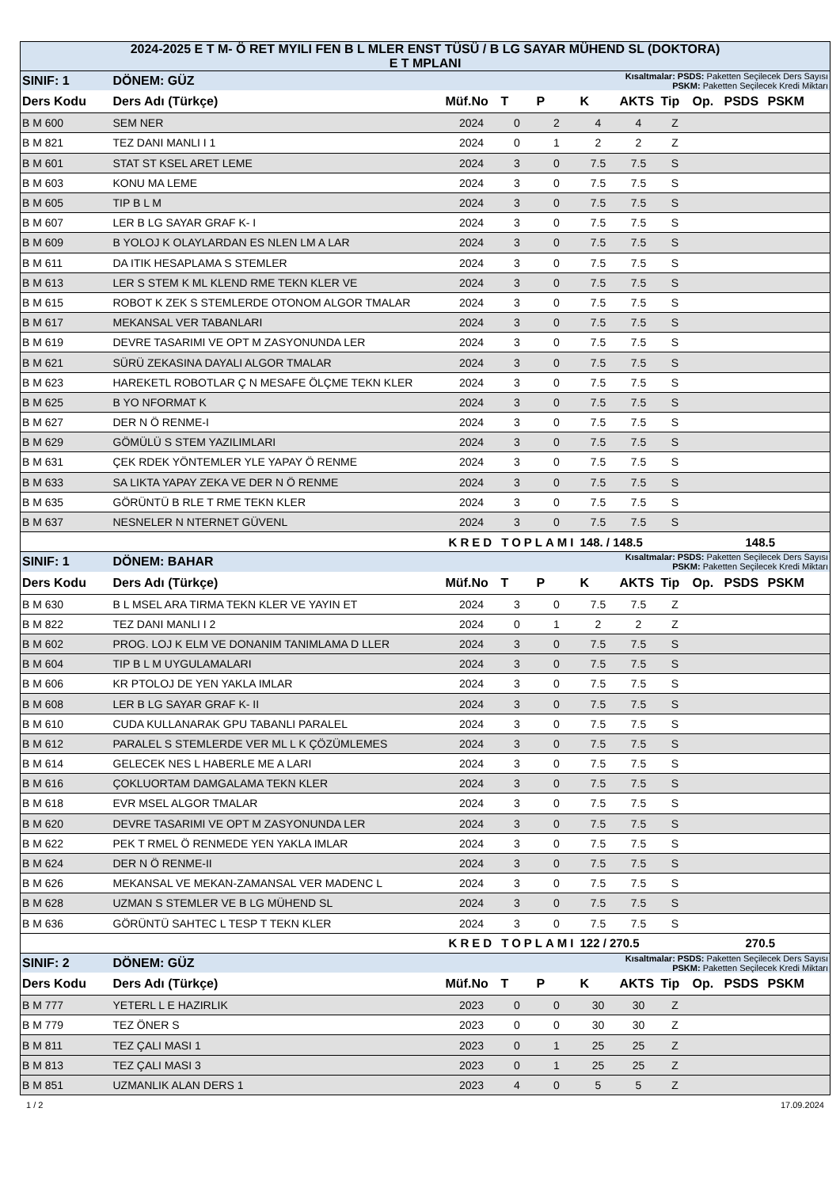2024-2025 E T M- Ö RET MYILI FEN B L MLER ENST TÜSÜ / B LG SAYAR MÜHEND SL (DOKTORA)
E T MPLANI
| SINIF: 1 | DÖNEM: GÜZ | Kısaltmalar: PSDS: Paketten Seçilecek Ders Sayısı PSKM: Paketten Seçilecek Kredi Miktarı | | | | | | | | |
| Ders Kodu | Ders Adı (Türkçe) | Müf.No | T | P | K | AKTS | Tip | Op. | PSDS | PSKM |
| B M 600 | SEM NER | 2024 | 0 | 2 | 4 | 4 | Z | | | |
| B M 821 | TEZ DANI MANLI I 1 | 2024 | 0 | 1 | 2 | 2 | Z | | | |
| B M 601 | STAT ST KSEL ARET LEME | 2024 | 3 | 0 | 7.5 | 7.5 | S | | | |
| B M 603 | KONU MA LEME | 2024 | 3 | 0 | 7.5 | 7.5 | S | | | |
| B M 605 | TIP B L M | 2024 | 3 | 0 | 7.5 | 7.5 | S | | | |
| B M 607 | LER B LG SAYAR GRAF K- I | 2024 | 3 | 0 | 7.5 | 7.5 | S | | | |
| B M 609 | B YOLOJ K OLAYLARDAN ES NLEN LM A LAR | 2024 | 3 | 0 | 7.5 | 7.5 | S | | | |
| B M 611 | DA ITIK HESAPLAMA S STEMLER | 2024 | 3 | 0 | 7.5 | 7.5 | S | | | |
| B M 613 | LER S STEM K ML KLEND RME TEKN KLER VE | 2024 | 3 | 0 | 7.5 | 7.5 | S | | | |
| B M 615 | ROBOT K ZEK S STEMLERDE OTONOM ALGOR TMALAR | 2024 | 3 | 0 | 7.5 | 7.5 | S | | | |
| B M 617 | MEKANSAL VER TABANLARI | 2024 | 3 | 0 | 7.5 | 7.5 | S | | | |
| B M 619 | DEVRE TASARIMI VE OPT M ZASYONUNDA LER | 2024 | 3 | 0 | 7.5 | 7.5 | S | | | |
| B M 621 | SÜRÜ ZEKASINA DAYALI ALGOR TMALAR | 2024 | 3 | 0 | 7.5 | 7.5 | S | | | |
| B M 623 | HAREKETL ROBOTLAR Ç N MESAFE ÖLÇME TEKN KLER | 2024 | 3 | 0 | 7.5 | 7.5 | S | | | |
| B M 625 | B YO NFORMAT K | 2024 | 3 | 0 | 7.5 | 7.5 | S | | | |
| B M 627 | DER N Ö RENME-I | 2024 | 3 | 0 | 7.5 | 7.5 | S | | | |
| B M 629 | GÖMÜLÜ S STEM YAZILIMLARI | 2024 | 3 | 0 | 7.5 | 7.5 | S | | | |
| B M 631 | ÇEK RDEK YÖNTEMLER YLE YAPAY Ö RENME | 2024 | 3 | 0 | 7.5 | 7.5 | S | | | |
| B M 633 | SA LIKTA YAPAY ZEKA VE DER N Ö RENME | 2024 | 3 | 0 | 7.5 | 7.5 | S | | | |
| B M 635 | GÖRÜNTÜ B RLE T RME TEKN KLER | 2024 | 3 | 0 | 7.5 | 7.5 | S | | | |
| B M 637 | NESNELER N NTERNET GÜVENL | 2024 | 3 | 0 | 7.5 | 7.5 | S | | | |
| | KRED TOPLAMI | | | | 148. / 148.5 | | | 148.5 | | |
| SINIF: 1 | DÖNEM: BAHAR | Kısaltmalar: PSDS: Paketten Seçilecek Ders Sayısı PSKM: Paketten Seçilecek Kredi Miktarı | | | | | | | | |
| Ders Kodu | Ders Adı (Türkçe) | Müf.No | T | P | K | AKTS | Tip | Op. | PSDS | PSKM |
| B M 630 | B L MSEL ARA TIRMA TEKN KLER VE YAYIN ET | 2024 | 3 | 0 | 7.5 | 7.5 | Z | | | |
| B M 822 | TEZ DANI MANLI I 2 | 2024 | 0 | 1 | 2 | 2 | Z | | | |
| B M 602 | PROG. LOJ K ELM VE DONANIM TANIMLAMA D LLER | 2024 | 3 | 0 | 7.5 | 7.5 | S | | | |
| B M 604 | TIP B L M UYGULAMALARI | 2024 | 3 | 0 | 7.5 | 7.5 | S | | | |
| B M 606 | KR PTOLOJ DE YEN YAKLA IMLAR | 2024 | 3 | 0 | 7.5 | 7.5 | S | | | |
| B M 608 | LER B LG SAYAR GRAF K- II | 2024 | 3 | 0 | 7.5 | 7.5 | S | | | |
| B M 610 | CUDA KULLANARAK GPU TABANLI PARALEL | 2024 | 3 | 0 | 7.5 | 7.5 | S | | | |
| B M 612 | PARALEL S STEMLERDE VER ML L K ÇÖZÜMLEMES | 2024 | 3 | 0 | 7.5 | 7.5 | S | | | |
| B M 614 | GELECEK NES L HABERLE ME A LARI | 2024 | 3 | 0 | 7.5 | 7.5 | S | | | |
| B M 616 | ÇOKLUORTAM DAMGALAMA TEKN KLER | 2024 | 3 | 0 | 7.5 | 7.5 | S | | | |
| B M 618 | EVR MSEL ALGOR TMALAR | 2024 | 3 | 0 | 7.5 | 7.5 | S | | | |
| B M 620 | DEVRE TASARIMI VE OPT M ZASYONUNDA LER | 2024 | 3 | 0 | 7.5 | 7.5 | S | | | |
| B M 622 | PEK T RMEL Ö RENMEDE YEN YAKLA IMLAR | 2024 | 3 | 0 | 7.5 | 7.5 | S | | | |
| B M 624 | DER N Ö RENME-II | 2024 | 3 | 0 | 7.5 | 7.5 | S | | | |
| B M 626 | MEKANSAL VE MEKAN-ZAMANSAL VER MADENC L | 2024 | 3 | 0 | 7.5 | 7.5 | S | | | |
| B M 628 | UZMAN S STEMLER VE B LG MÜHEND SL | 2024 | 3 | 0 | 7.5 | 7.5 | S | | | |
| B M 636 | GÖRÜNTÜ SAHTEC L TESP T TEKN KLER | 2024 | 3 | 0 | 7.5 | 7.5 | S | | | |
| | KRED TOPLAMI | | | | 122 / 270.5 | | | 270.5 | | |
| SINIF: 2 | DÖNEM: GÜZ | Kısaltmalar: PSDS: Paketten Seçilecek Ders Sayısı PSKM: Paketten Seçilecek Kredi Miktarı | | | | | | | | |
| Ders Kodu | Ders Adı (Türkçe) | Müf.No | T | P | K | AKTS | Tip | Op. | PSDS | PSKM |
| B M 777 | YETERL L E HAZIRLIK | 2023 | 0 | 0 | 30 | 30 | Z | | | |
| B M 779 | TEZ ÖNER S | 2023 | 0 | 0 | 30 | 30 | Z | | | |
| B M 811 | TEZ ÇALI MASI 1 | 2023 | 0 | 1 | 25 | 25 | Z | | | |
| B M 813 | TEZ ÇALI MASI 3 | 2023 | 0 | 1 | 25 | 25 | Z | | | |
| B M 851 | UZMANLIK ALAN DERS 1 | 2023 | 4 | 0 | 5 | 5 | Z | | | |
1 / 2 17.09.2024